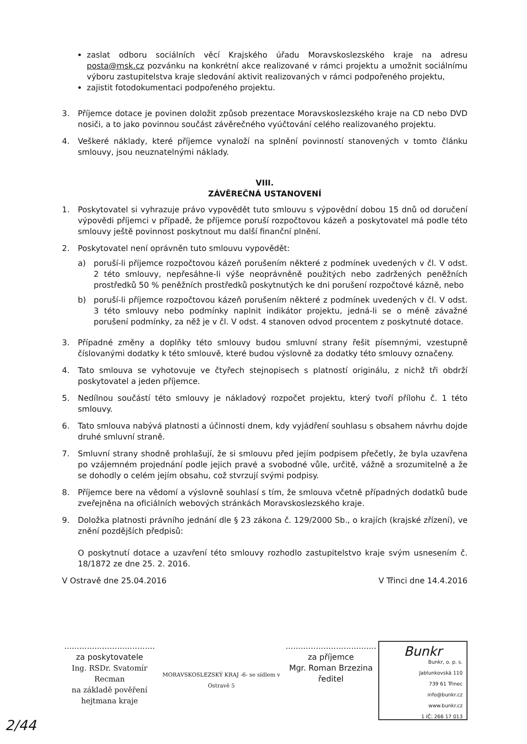zaslat odboru sociálních věcí Krajského úřadu Moravskoslezského kraje na adresu posta@msk.cz pozvánku na konkrétní akce realizované v rámci projektu a umožnit sociálnímu výboru zastupitelstva kraje sledování aktivit realizovaných v rámci podpořeného projektu,
zajistit fotodokumentaci podpořeného projektu.
3. Příjemce dotace je povinen doložit způsob prezentace Moravskoslezského kraje na CD nebo DVD nosiči, a to jako povinnou součást závěrečného vyúčtování celého realizovaného projektu.
4. Veškeré náklady, které příjemce vynaloží na splnění povinností stanovených v tomto článku smlouvy, jsou neuznatelnými náklady.
VIII.
ZÁVĚREČNÁ USTANOVENÍ
1. Poskytovatel si vyhrazuje právo vypovědět tuto smlouvu s výpovědní dobou 15 dnů od doručení výpovědi příjemci v případě, že příjemce poruší rozpočtovou kázeň a poskytovatel má podle této smlouvy ještě povinnost poskytnout mu další finanční plnění.
2. Poskytovatel není oprávněn tuto smlouvu vypovědět:
a) poruší-li příjemce rozpočtovou kázeň porušením některé z podmínek uvedených v čl. V odst. 2 této smlouvy, nepřesáhne-li výše neoprávněně použitých nebo zadržených peněžních prostředků 50 % peněžních prostředků poskytnutých ke dni porušení rozpočtové kázně, nebo
b) poruší-li příjemce rozpočtovou kázeň porušením některé z podmínek uvedených v čl. V odst. 3 této smlouvy nebo podmínky naplnit indikátor projektu, jedná-li se o méně závažné porušení podmínky, za něž je v čl. V odst. 4 stanoven odvod procentem z poskytnuté dotace.
3. Případné změny a doplňky této smlouvy budou smluvní strany řešit písemnými, vzestupně číslovanými dodatky k této smlouvě, které budou výslovně za dodatky této smlouvy označeny.
4. Tato smlouva se vyhotovuje ve čtyřech stejnopisech s platností originálu, z nichž tři obdrží poskytovatel a jeden příjemce.
5. Nedílnou součástí této smlouvy je nákladový rozpočet projektu, který tvoří přílohu č. 1 této smlouvy.
6. Tato smlouva nabývá platnosti a účinnosti dnem, kdy vyjádření souhlasu s obsahem návrhu dojde druhé smluvní straně.
7. Smluvní strany shodně prohlašují, že si smlouvu před jejím podpisem přečetly, že byla uzavřena po vzájemném projednání podle jejich pravé a svobodné vůle, určitě, vážně a srozumitelně a že se dohodly o celém jejím obsahu, což stvrzují svými podpisy.
8. Příjemce bere na vědomí a výslovně souhlasí s tím, že smlouva včetně případných dodatků bude zveřejněna na oficiálních webových stránkách Moravskoslezského kraje.
9. Doložka platnosti právního jednání dle § 23 zákona č. 129/2000 Sb., o krajích (krajské zřízení), ve znění pozdějších předpisů:
O poskytnutí dotace a uzavření této smlouvy rozhodlo zastupitelstvo kraje svým usnesením č. 18/1872 ze dne 25. 2. 2016.
V Ostravě dne 25.04.2016 V Třinci dne 14.4.2016
....................................
za poskytovatele
Ing. RSDr. Svatomír Recman
na základě pověření
hejtmana kraje
MORAVSKOSLEZSKÝ KRAJ -6- se sídlem v Ostravě 5
....................................
za příjemce
Mgr. Roman Brzezina
ředitel
Bunkr
Bunkr, o. p. s.
Jablunkovská 110
739 61 Třinec
info@bunkr.cz
www.bunkr.cz
1 IČ: 266 17 013
2/44